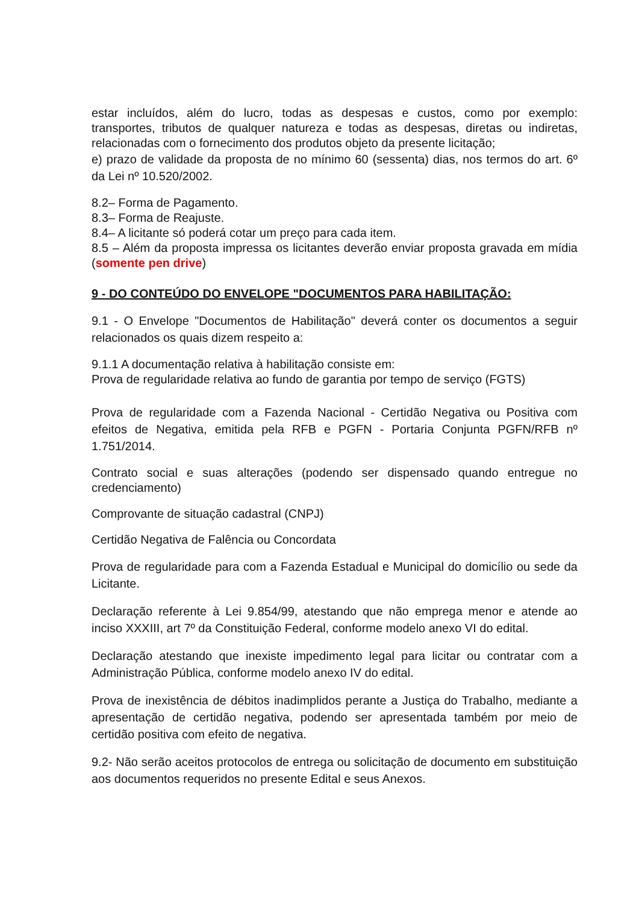estar incluídos, além do lucro, todas as despesas e custos, como por exemplo: transportes, tributos de qualquer natureza e todas as despesas, diretas ou indiretas, relacionadas com o fornecimento dos produtos objeto da presente licitação;
e) prazo de validade da proposta de no mínimo 60 (sessenta) dias, nos termos do art. 6º da Lei nº 10.520/2002.
8.2– Forma de Pagamento.
8.3– Forma de Reajuste.
8.4– A licitante só poderá cotar um preço para cada item.
8.5 – Além da proposta impressa os licitantes deverão enviar proposta gravada em mídia (somente pen drive)
9 - DO CONTEÚDO DO ENVELOPE "DOCUMENTOS PARA HABILITAÇÃO:
9.1 - O Envelope "Documentos de Habilitação" deverá conter os documentos a seguir relacionados os quais dizem respeito a:
9.1.1 A documentação relativa à habilitação consiste em:
Prova de regularidade relativa ao fundo de garantia por tempo de serviço (FGTS)
Prova de regularidade com a Fazenda Nacional - Certidão Negativa ou Positiva com efeitos de Negativa, emitida pela RFB e PGFN - Portaria Conjunta PGFN/RFB nº 1.751/2014.
Contrato social e suas alterações (podendo ser dispensado quando entregue no credenciamento)
Comprovante de situação cadastral (CNPJ)
Certidão Negativa de Falência ou Concordata
Prova de regularidade para com a Fazenda Estadual e Municipal do domicílio ou sede da Licitante.
Declaração referente à Lei 9.854/99, atestando que não emprega menor e atende ao inciso XXXIII, art 7º da Constituição Federal, conforme modelo anexo VI do edital.
Declaração atestando que inexiste impedimento legal para licitar ou contratar com a Administração Pública, conforme modelo anexo IV do edital.
Prova de inexistência de débitos inadimplidos perante a Justiça do Trabalho, mediante a apresentação de certidão negativa, podendo ser apresentada também por meio de certidão positiva com efeito de negativa.
9.2- Não serão aceitos protocolos de entrega ou solicitação de documento em substituição aos documentos requeridos no presente Edital e seus Anexos.